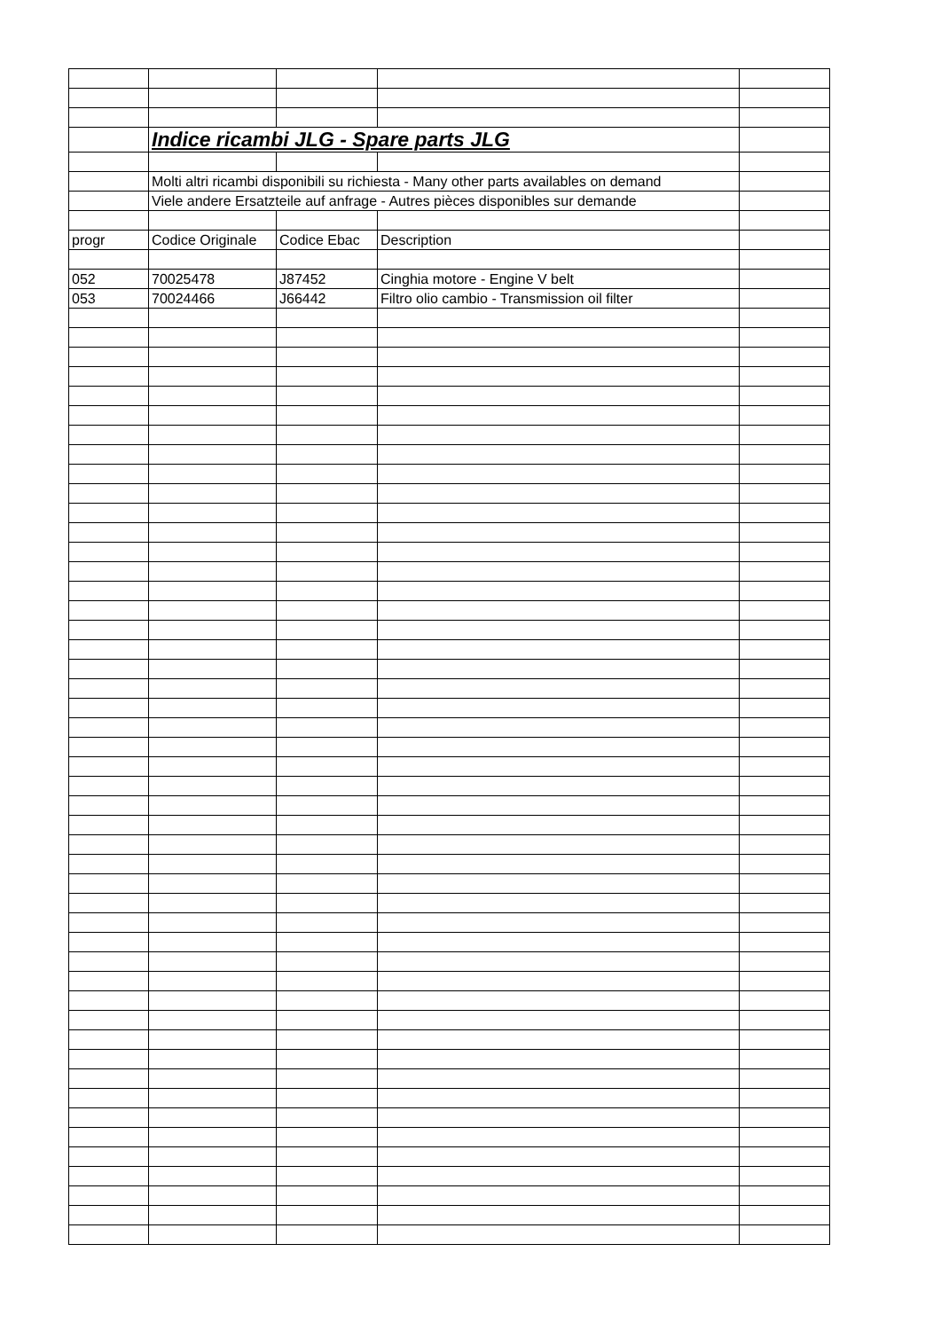| | Indice ricambi JLG - Spare parts JLG | | | |
| | Molti altri ricambi disponibili su richiesta - Many other parts availables on demand | | | |
| | Viele andere Ersatzteile auf anfrage - Autres pièces disponibles sur demande | | | |
| progr | Codice Originale | Codice Ebac | Description | |
| 052 | 70025478 | J87452 | Cinghia motore - Engine V belt | |
| 053 | 70024466 | J66442 | Filtro olio cambio - Transmission oil filter | |